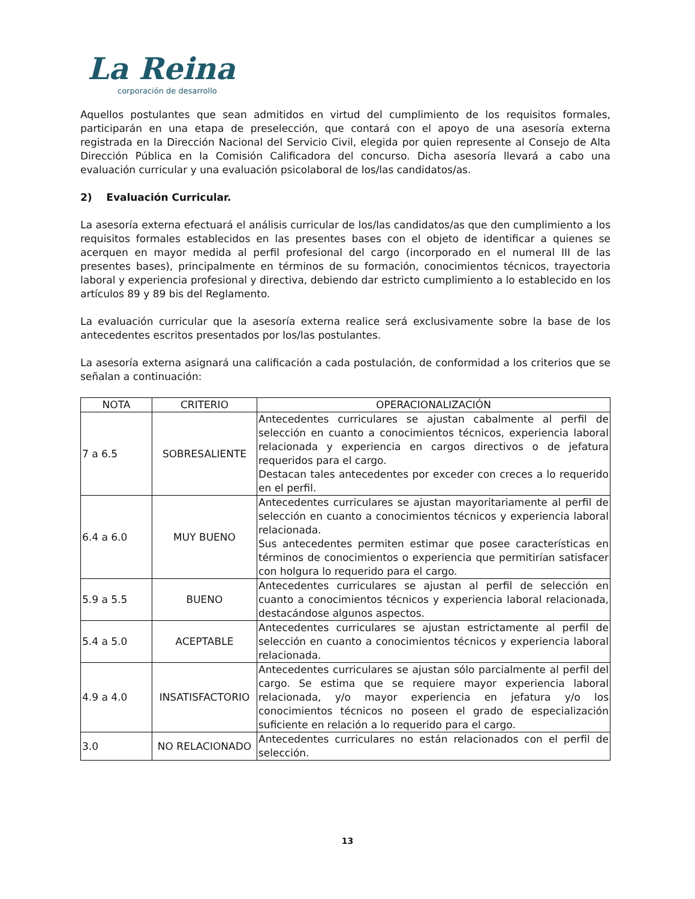La Reina
corporación de desarrollo
Aquellos postulantes que sean admitidos en virtud del cumplimiento de los requisitos formales, participarán en una etapa de preselección, que contará con el apoyo de una asesoría externa registrada en la Dirección Nacional del Servicio Civil, elegida por quien represente al Consejo de Alta Dirección Pública en la Comisión Calificadora del concurso. Dicha asesoría llevará a cabo una evaluación curricular y una evaluación psicolaboral de los/las candidatos/as.
2) Evaluación Curricular.
La asesoría externa efectuará el análisis curricular de los/las candidatos/as que den cumplimiento a los requisitos formales establecidos en las presentes bases con el objeto de identificar a quienes se acerquen en mayor medida al perfil profesional del cargo (incorporado en el numeral III de las presentes bases), principalmente en términos de su formación, conocimientos técnicos, trayectoria laboral y experiencia profesional y directiva, debiendo dar estricto cumplimiento a lo establecido en los artículos 89 y 89 bis del Reglamento.
La evaluación curricular que la asesoría externa realice será exclusivamente sobre la base de los antecedentes escritos presentados por los/las postulantes.
La asesoría externa asignará una calificación a cada postulación, de conformidad a los criterios que se señalan a continuación:
| NOTA | CRITERIO | OPERACIONALIZACIÓN |
| --- | --- | --- |
| 7 a 6.5 | SOBRESALIENTE | Antecedentes curriculares se ajustan cabalmente al perfil de selección en cuanto a conocimientos técnicos, experiencia laboral relacionada y experiencia en cargos directivos o de jefatura requeridos para el cargo. Destacan tales antecedentes por exceder con creces a lo requerido en el perfil. |
| 6.4 a 6.0 | MUY BUENO | Antecedentes curriculares se ajustan mayoritariamente al perfil de selección en cuanto a conocimientos técnicos y experiencia laboral relacionada. Sus antecedentes permiten estimar que posee características en términos de conocimientos o experiencia que permitirían satisfacer con holgura lo requerido para el cargo. |
| 5.9 a 5.5 | BUENO | Antecedentes curriculares se ajustan al perfil de selección en cuanto a conocimientos técnicos y experiencia laboral relacionada, destacándose algunos aspectos. |
| 5.4 a 5.0 | ACEPTABLE | Antecedentes curriculares se ajustan estrictamente al perfil de selección en cuanto a conocimientos técnicos y experiencia laboral relacionada. |
| 4.9 a 4.0 | INSATISFACTORIO | Antecedentes curriculares se ajustan sólo parcialmente al perfil del cargo. Se estima que se requiere mayor experiencia laboral relacionada, y/o mayor experiencia en jefatura y/o los conocimientos técnicos no poseen el grado de especialización suficiente en relación a lo requerido para el cargo. |
| 3.0 | NO RELACIONADO | Antecedentes curriculares no están relacionados con el perfil de selección. |
13